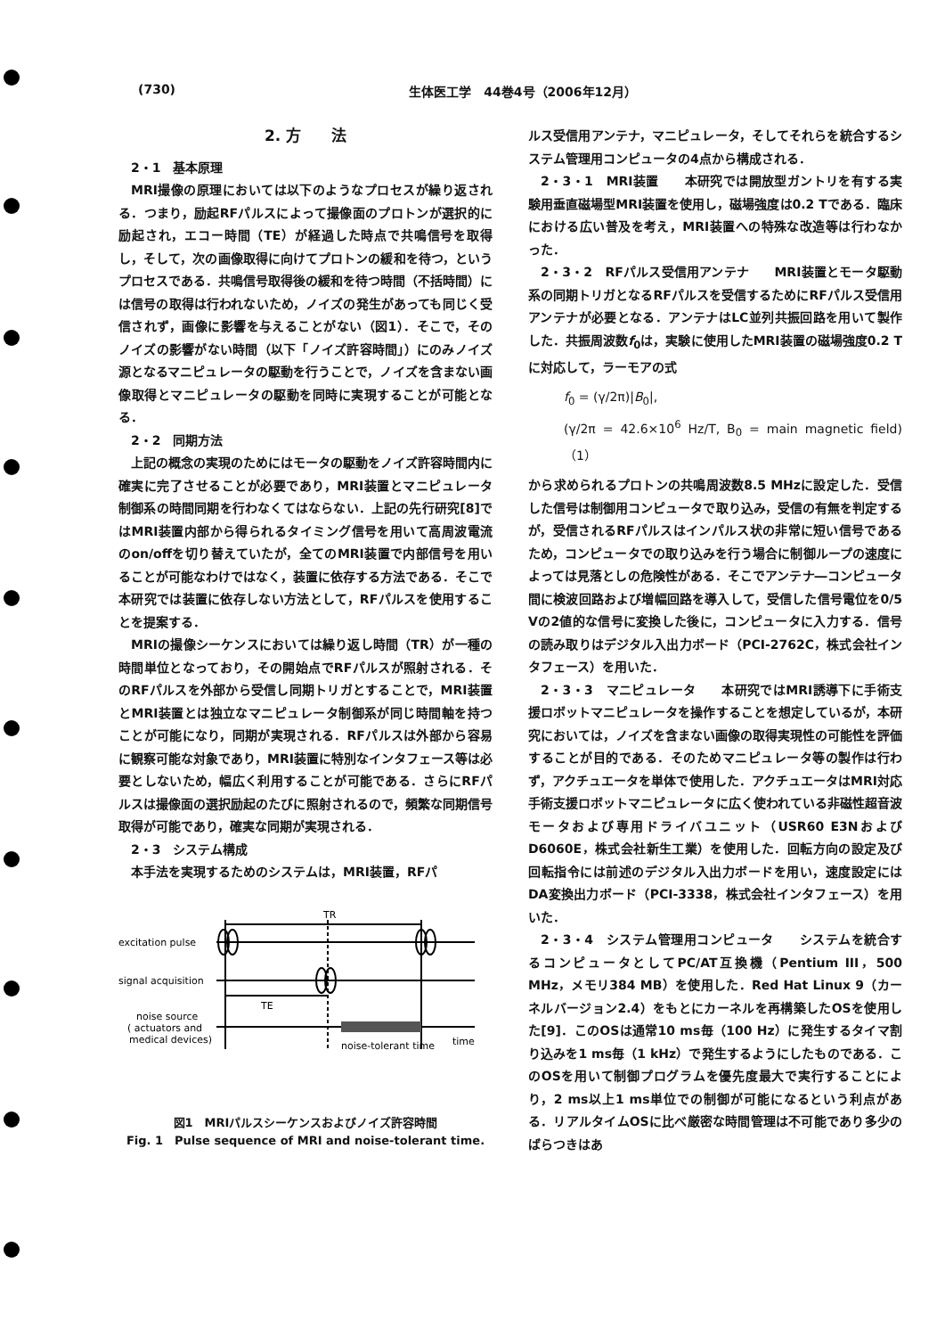(730) 生体医工学　44巻4号（2006年12月）
2. 方　　法
2・1　基本原理
MRI撮像の原理においては以下のようなプロセスが繰り返される．つまり，励起RFパルスによって撮像面のプロトンが選択的に励起され，エコー時間（TE）が経過した時点で共鳴信号を取得し，そして，次の画像取得に向けてプロトンの緩和を待つ，というプロセスである．共鳴信号取得後の緩和を待つ時間（不括時間）には信号の取得は行われないため，ノイズの発生があっても同じく受信されず，画像に影響を与えることがない（図1）．そこで，そのノイズの影響がない時間（以下「ノイズ許容時間」）にのみノイズ源となるマニピュレータの駆動を行うことで，ノイズを含まない画像取得とマニピュレータの駆動を同時に実現することが可能となる．
2・2　同期方法
上記の概念の実現のためにはモータの駆動をノイズ許容時間内に確実に完了させることが必要であり，MRI装置とマニピュレータ制御系の時間同期を行わなくてはならない．上記の先行研究[8]ではMRI装置内部から得られるタイミング信号を用いて高周波電流のon/offを切り替えていたが，全てのMRI装置で内部信号を用いることが可能なわけではなく，装置に依存する方法である．そこで本研究では装置に依存しない方法として，RFパルスを使用することを提案する．
MRIの撮像シーケンスにおいては繰り返し時間（TR）が一種の時間単位となっており，その開始点でRFパルスが照射される．そのRFパルスを外部から受信し同期トリガとすることで，MRI装置とMRI装置とは独立なマニピュレータ制御系が同じ時間軸を持つことが可能になり，同期が実現される．RFパルスは外部から容易に観察可能な対象であり，MRI装置に特別なインタフェース等は必要としないため，幅広く利用することが可能である．さらにRFパルスは撮像面の選択励起のたびに照射されるので，頻繁な同期信号取得が可能であり，確実な同期が実現される．
2・3　システム構成
本手法を実現するためのシステムは，MRI装置，RFパ
TR
excitation pulse
signal acquisition
TE
noise source
( actuators and
medical devices)
noise-tolerant time
time
図1　MRIパルスシーケンスおよびノイズ許容時間
Fig. 1　Pulse sequence of MRI and noise-tolerant time.
ルス受信用アンテナ，マニピュレータ，そしてそれらを統合するシステム管理用コンピュータの4点から構成される．
2・3・1　MRI装置　　本研究では開放型ガントリを有する実験用垂直磁場型MRI装置を使用し，磁場強度は0.2 Tである．臨床における広い普及を考え，MRI装置への特殊な改造等は行わなかった．
2・3・2　RFパルス受信用アンテナ　　MRI装置とモータ駆動系の同期トリガとなるRFパルスを受信するためにRFパルス受信用アンテナが必要となる．アンテナはLC並列共振回路を用いて製作した．共振周波数f<sub>0</sub>は，実験に使用したMRI装置の磁場強度0.2 Tに対応して，ラーモアの式
f<sub>0</sub> = (γ/2π)|B<sub>0</sub>|,
(γ/2π = 42.6×10<sup>6</sup> Hz/T, B<sub>0</sub> = main magnetic field)（1）
から求められるプロトンの共鳴周波数8.5 MHzに設定した．受信した信号は制御用コンピュータで取り込み，受信の有無を判定するが，受信されるRFパルスはインパルス状の非常に短い信号であるため，コンピュータでの取り込みを行う場合に制御ループの速度によっては見落としの危険性がある．そこでアンテナ―コンピュータ間に検波回路および増幅回路を導入して，受信した信号電位を0/5 Vの2値的な信号に変換した後に，コンピュータに入力する．信号の読み取りはデジタル入出力ボード（PCI-2762C，株式会社インタフェース）を用いた．
2・3・3　マニピュレータ　　本研究ではMRI誘導下に手術支援ロボットマニピュレータを操作することを想定しているが，本研究においては，ノイズを含まない画像の取得実現性の可能性を評価することが目的である．そのためマニピュレータ等の製作は行わず，アクチュエータを単体で使用した．アクチュエータはMRI対応手術支援ロボットマニピュレータに広く使われている非磁性超音波モータおよび専用ドライバユニット（USR60 E3NおよびD6060E，株式会社新生工業）を使用した．回転方向の設定及び回転指令には前述のデジタル入出力ボードを用い，速度設定にはDA変換出力ボード（PCI-3338，株式会社インタフェース）を用いた．
2・3・4　システム管理用コンピュータ　　システムを統合するコンピュータとしてPC/AT互換機（Pentium III，500 MHz，メモリ384 MB）を使用した．Red Hat Linux 9（カーネルバージョン2.4）をもとにカーネルを再構築したOSを使用した[9]．このOSは通常10 ms毎（100 Hz）に発生するタイマ割り込みを1 ms毎（1 kHz）で発生するようにしたものである．このOSを用いて制御プログラムを優先度最大で実行することにより，2 ms以上1 ms単位での制御が可能になるという利点がある．リアルタイムOSに比べ厳密な時間管理は不可能であり多少のばらつきはあ